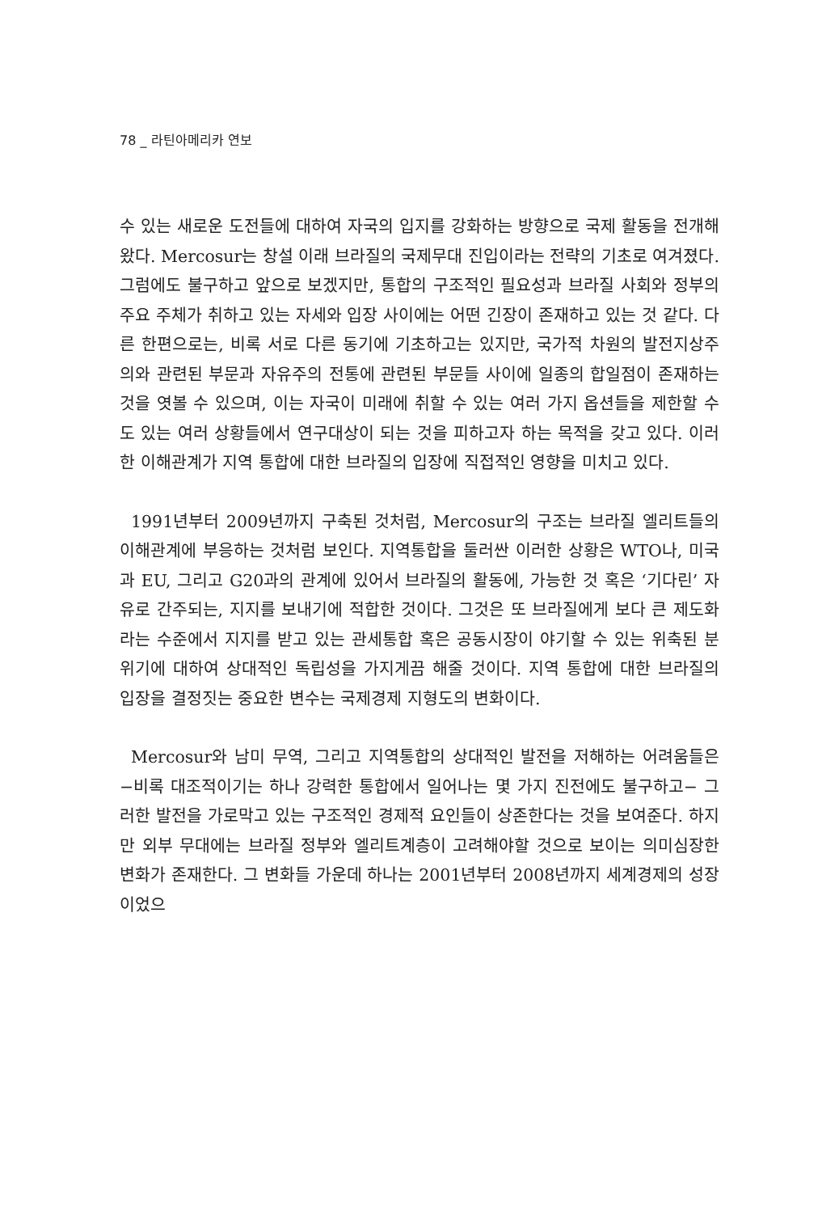78 _ 라틴아메리카 연보
수 있는 새로운 도전들에 대하여 자국의 입지를 강화하는 방향으로 국제 활동을 전개해왔다. Mercosur는 창설 이래 브라질의 국제무대 진입이라는 전략의 기초로 여겨졌다. 그럼에도 불구하고 앞으로 보겠지만, 통합의 구조적인 필요성과 브라질 사회와 정부의 주요 주체가 취하고 있는 자세와 입장 사이에는 어떤 긴장이 존재하고 있는 것 같다. 다른 한편으로는, 비록 서로 다른 동기에 기초하고는 있지만, 국가적 차원의 발전지상주의와 관련된 부문과 자유주의 전통에 관련된 부문들 사이에 일종의 합일점이 존재하는 것을 엿볼 수 있으며, 이는 자국이 미래에 취할 수 있는 여러 가지 옵션들을 제한할 수도 있는 여러 상황들에서 연구대상이 되는 것을 피하고자 하는 목적을 갖고 있다. 이러한 이해관계가 지역 통합에 대한 브라질의 입장에 직접적인 영향을 미치고 있다.
1991년부터 2009년까지 구축된 것처럼, Mercosur의 구조는 브라질 엘리트들의 이해관계에 부응하는 것처럼 보인다. 지역통합을 둘러싼 이러한 상황은 WTO나, 미국과 EU, 그리고 G20과의 관계에 있어서 브라질의 활동에, 가능한 것 혹은 ‘기다린’ 자유로 간주되는, 지지를 보내기에 적합한 것이다. 그것은 또 브라질에게 보다 큰 제도화라는 수준에서 지지를 받고 있는 관세통합 혹은 공동시장이 야기할 수 있는 위축된 분위기에 대하여 상대적인 독립성을 가지게끔 해줄 것이다. 지역 통합에 대한 브라질의 입장을 결정짓는 중요한 변수는 국제경제 지형도의 변화이다.
Mercosur와 남미 무역, 그리고 지역통합의 상대적인 발전을 저해하는 어려움들은 −비록 대조적이기는 하나 강력한 통합에서 일어나는 몇 가지 진전에도 불구하고− 그러한 발전을 가로막고 있는 구조적인 경제적 요인들이 상존한다는 것을 보여준다. 하지만 외부 무대에는 브라질 정부와 엘리트계층이 고려해야할 것으로 보이는 의미심장한 변화가 존재한다. 그 변화들 가운데 하나는 2001년부터 2008년까지 세계경제의 성장이었으